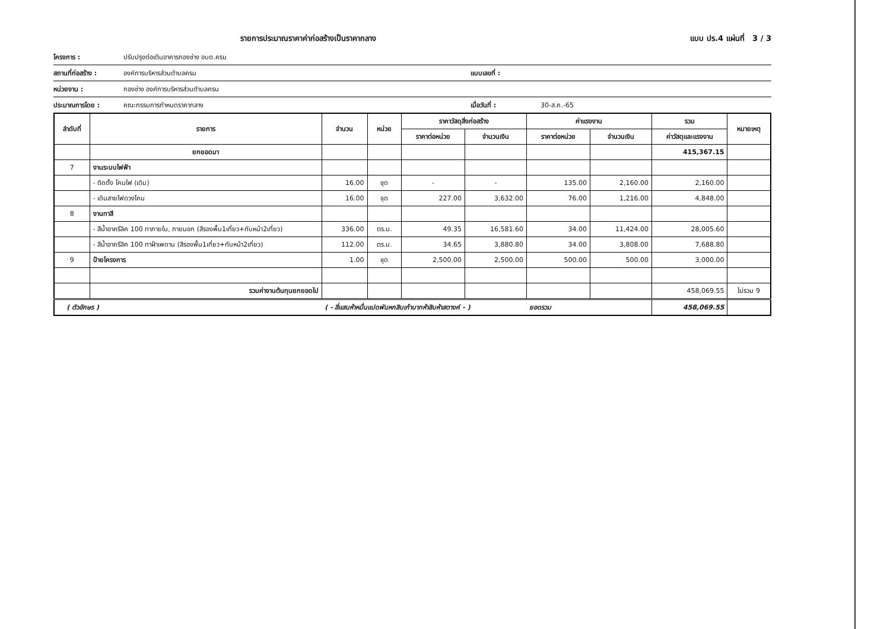รายการประมาณราคาค่าก่อสร้างเป็นราคากลาง แบบ ปร.4 แผ่นที่ 3 / 3
โครงการ : ปรับปรุงต่อเติมอาคารกองช่าง อบต.ครน
สถานที่ก่อสร้าง : องค์การบริหารส่วนตำบลครน แบบเลขที่ :
หน่วยงาน : กองช่าง องค์การบริหารส่วนตำบลครน
ประมาณการโดย : คณะกรรมการกำหนดราคากลาง เมื่อวันที่ : 30-ส.ค.-65
| ลำดับที่ | รายการ | จำนวน | หน่วย | ราคาวัสดุสิ่งก่อสร้าง | | ค่าแรงงาน | | รวม | หมายเหตุ |
| --- | --- | --- | --- | --- | --- | --- | --- | --- | --- |
| | | | | ราคาต่อหน่วย | จำนวนเงิน | ราคาต่อหน่วย | จำนวนเงิน | ค่าวัสดุและแรงงาน | |
| | ยกยอดมา | | | | | | | 415,367.15 | |
| 7 | งานระบบไฟฟ้า | | | | | | | | |
| | - ติดตั้ง โคมไฟ (เดิม) | 16.00 | ชุด | - | - | 135.00 | 2,160.00 | 2,160.00 | |
| | - เดินสายไฟดวงโคม | 16.00 | จุด | 227.00 | 3,632.00 | 76.00 | 1,216.00 | 4,848.00 | |
| 8 | งานทาสี | | | | | | | | |
| | - สีน้ำอาครีลิค 100 ทาภายใน, ภายนอก (สีรองพื้น1เที่ยว+ทับหน้า2เที่ยว) | 336.00 | ตร.ม. | 49.35 | 16,581.60 | 34.00 | 11,424.00 | 28,005.60 | |
| | - สีน้ำอาครีลิค 100 ทาฝ้าเพดาน (สีรองพื้น1เที่ยว+ทับหน้า2เที่ยว) | 112.00 | ตร.ม. | 34.65 | 3,880.80 | 34.00 | 3,808.00 | 7,688.80 | |
| 9 | ป้ายโครงการ | 1.00 | ชุด | 2,500.00 | 2,500.00 | 500.00 | 500.00 | 3,000.00 | |
| | รวมค่างานต้นทุนยกยอดไป | | | | | | | 458,069.55 | ไม่รวม 9 |
| ( ตัวอักษร ) | | ( - สี่แสนห้าหมื่นแปดพันหกสิบเก้าบาทห้าสิบห้าสตางค์ - ) ยอดรวม | | | | | | 458,069.55 | |